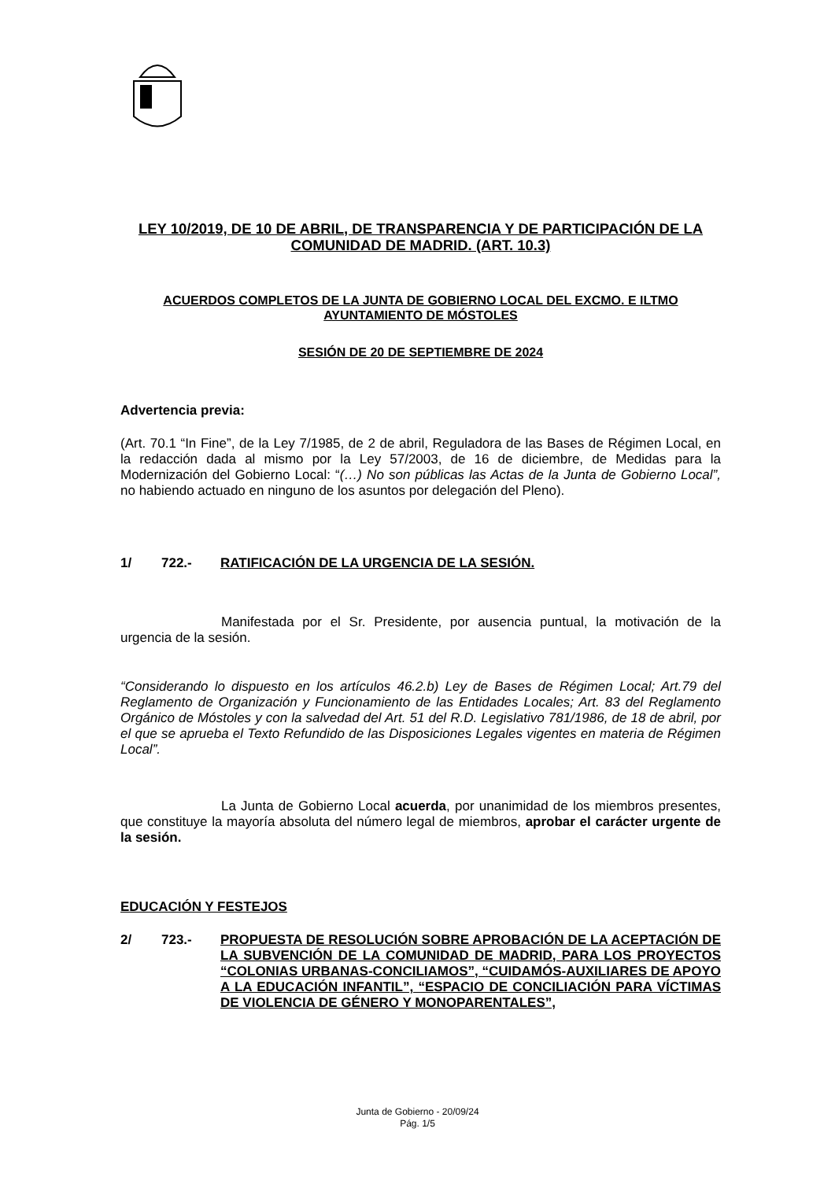LEY 10/2019, DE 10 DE ABRIL, DE TRANSPARENCIA Y DE PARTICIPACIÓN DE LA COMUNIDAD DE MADRID. (ART. 10.3)
ACUERDOS COMPLETOS DE LA JUNTA DE GOBIERNO LOCAL DEL EXCMO. E ILTMO AYUNTAMIENTO DE MÓSTOLES
SESIÓN DE 20 DE SEPTIEMBRE DE 2024
Advertencia previa:
(Art. 70.1 “In Fine”, de la Ley 7/1985, de 2 de abril, Reguladora de las Bases de Régimen Local, en la redacción dada al mismo por la Ley 57/2003, de 16 de diciembre, de Medidas para la Modernización del Gobierno Local: “(…) No son públicas las Actas de la Junta de Gobierno Local”, no habiendo actuado en ninguno de los asuntos por delegación del Pleno).
1/ 722.- RATIFICACIÓN DE LA URGENCIA DE LA SESIÓN.
Manifestada por el Sr. Presidente, por ausencia puntual, la motivación de la urgencia de la sesión.
“Considerando lo dispuesto en los artículos 46.2.b) Ley de Bases de Régimen Local; Art.79 del Reglamento de Organización y Funcionamiento de las Entidades Locales; Art. 83 del Reglamento Orgánico de Móstoles y con la salvedad del Art. 51 del R.D. Legislativo 781/1986, de 18 de abril, por el que se aprueba el Texto Refundido de las Disposiciones Legales vigentes en materia de Régimen Local”.
La Junta de Gobierno Local acuerda, por unanimidad de los miembros presentes, que constituye la mayoría absoluta del número legal de miembros, aprobar el carácter urgente de la sesión.
EDUCACIÓN Y FESTEJOS
2/ 723.- PROPUESTA DE RESOLUCIÓN SOBRE APROBACIÓN DE LA ACEPTACIÓN DE LA SUBVENCIÓN DE LA COMUNIDAD DE MADRID, PARA LOS PROYECTOS “COLONIAS URBANAS-CONCILIAMOS”, “CUIDAMÓS-AUXILIARES DE APOYO A LA EDUCACIÓN INFANTIL”, “ESPACIO DE CONCILIACIÓN PARA VÍCTIMAS DE VIOLENCIA DE GÉNERO Y MONOPARENTALES”,
Junta de Gobierno - 20/09/24
Pág. 1/5